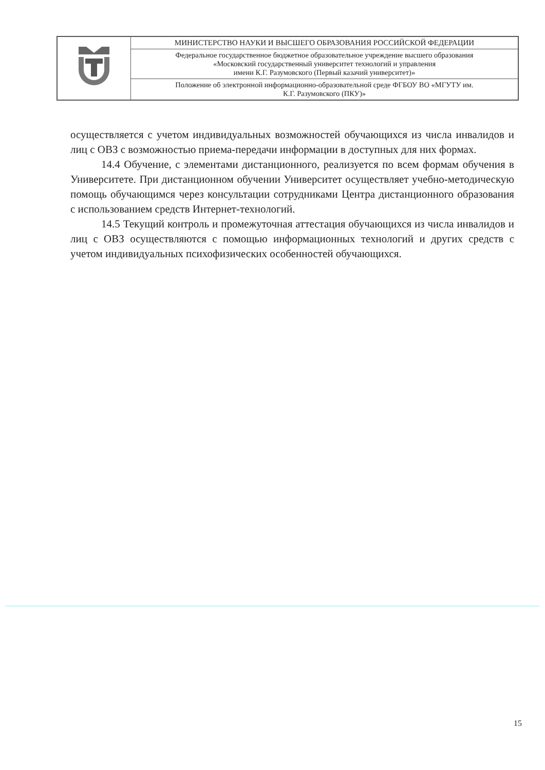| | МИНИСТЕРСТВО НАУКИ И ВЫСШЕГО ОБРАЗОВАНИЯ РОССИЙСКОЙ ФЕДЕРАЦИИ |
| | Федеральное государственное бюджетное образовательное учреждение высшего образования «Московский государственный университет технологий и управления имени К.Г. Разумовского (Первый казачий университет)» |
| | Положение об электронной информационно-образовательной среде ФГБОУ ВО «МГУТУ им. К.Г. Разумовского (ПКУ)» |
осуществляется с учетом индивидуальных возможностей обучающихся из числа инвалидов и лиц с ОВЗ с возможностью приема-передачи информации в доступных для них формах.
14.4 Обучение, с элементами дистанционного, реализуется по всем формам обучения в Университете. При дистанционном обучении Университет осуществляет учебно-методическую помощь обучающимся через консультации сотрудниками Центра дистанционного образования с использованием средств Интернет-технологий.
14.5 Текущий контроль и промежуточная аттестация обучающихся из числа инвалидов и лиц с ОВЗ осуществляются с помощью информационных технологий и других средств с учетом индивидуальных психофизических особенностей обучающихся.
15